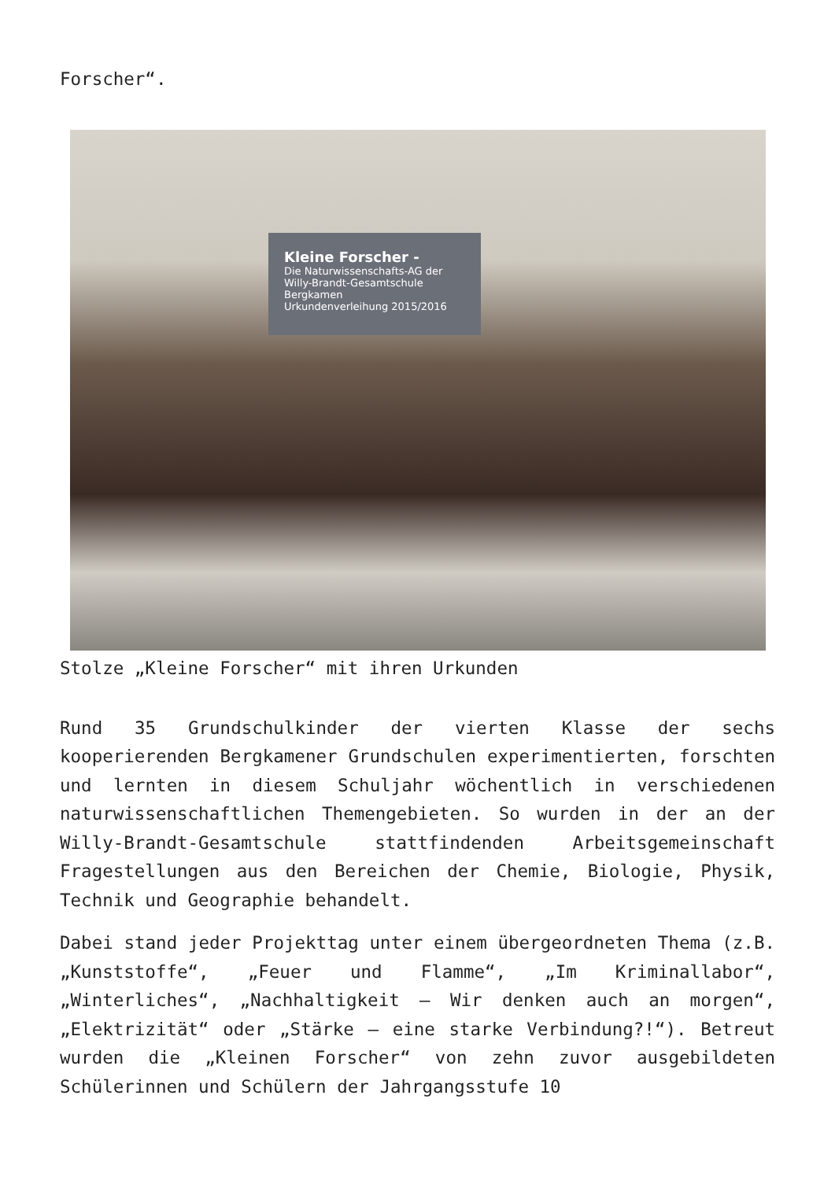Forscher“.
Kleine Forscher -
Die Naturwissenschafts-AG der Willy-Brandt-Gesamtschule Bergkamen
Urkundenverleihung 2015/2016
Stolze „Kleine Forscher“ mit ihren Urkunden
Rund 35 Grundschulkinder der vierten Klasse der sechs kooperierenden Bergkamener Grundschulen experimentierten, forschten und lernten in diesem Schuljahr wöchentlich in verschiedenen naturwissenschaftlichen Themengebieten. So wurden in der an der Willy-Brandt-Gesamtschule stattfindenden Arbeitsgemeinschaft Fragestellungen aus den Bereichen der Chemie, Biologie, Physik, Technik und Geographie behandelt.
Dabei stand jeder Projekttag unter einem übergeordneten Thema (z.B. „Kunststoffe“, „Feuer und Flamme“, „Im Kriminallabor“, „Winterliches“, „Nachhaltigkeit – Wir denken auch an morgen“, „Elektrizität“ oder „Stärke – eine starke Verbindung?!“). Betreut wurden die „Kleinen Forscher“ von zehn zuvor ausgebildeten Schülerinnen und Schülern der Jahrgangsstufe 10